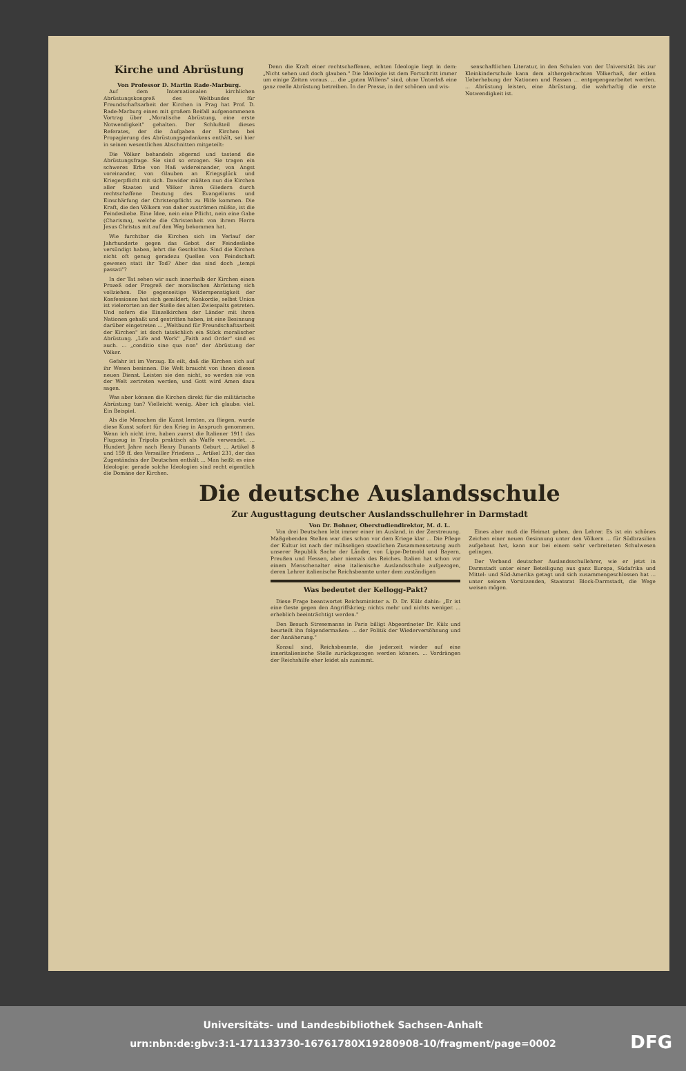Kirche und Abrüstung
Von Professor D. Martin Rade-Marburg.
Auf dem Internationalen kirchlichen Abrüstungskongreß des Weltbundes für Freundschaftsarbeit der Kirchen in Prag hat Prof. D. Rade-Marburg einen mit großem Beifall aufgenommenen Vortrag über „Moralische Abrüstung, eine erste Notwendigkeit" gehalten. Der Schlußteil dieses Referates, der die Aufgaben der Kirchen bei Propagierung des Abrüstungsgedankens enthält, sei hier in seinen wesentlichen Abschnitten mitgeteilt:
Die Völker behandeln zögernd und tastend die Abrüstungsfrage. Sie sind so erzogen. Sie tragen ein schweres Erbe von Haß widereinander, von Angst voreinander, von Glauben an Kriegsglück und Kriegerpflicht mit sich. Dawider müßten nun die Kirchen aller Staaten und Völker ihren Gliedern durch rechtschaffene Deutung des Evangeliums und Einschärfung der Christenpflicht zu Hilfe kommen. Die Kraft, die den Völkern von daher zuströmen müßte, ist die Feindesliebe. Eine Idee, nein eine Pflicht, nein eine Gabe (Charisma), welche die Christenheit von ihrem Herrn Jesus Christus mit auf den Weg bekommen hat.
Wie furchtbar die Kirchen sich im Verlauf der Jahrhunderte gegen das Gebot der Feindesliebe versündigt haben, lehrt die Geschichte. Sind die Kirchen nicht oft genug geradezu Quellen von Feindschaft gewesen statt ihr Tod? Aber das sind doch „tempi passati"?
In der Tat sehen wir auch innerhalb der Kirchen einen Prozeß oder Progreß der moralischen Abrüstung sich vollziehen. Die gegenseitige Widerspenstigkeit der Konfessionen hat sich gemildert; Konkordie, selbst Union ist vielerorten an der Stelle des alten Zwiespalts getreten. Und sofern die Einzelkirchen der Länder mit ihren Nationen gehaßt und gestritten haben, ist eine Besinnung darüber eingetreten ... „Weltbund für Freundschaftsarbeit der Kirchen" ist doch tatsächlich ein Stück moralischer Abrüstung. „Life and Work" „Faith and Order" sind es auch. ... „conditio sine qua non" der Abrüstung der Völker.
Gefahr ist im Verzug. Es eilt, daß die Kirchen sich auf ihr Wesen besinnen. Die Welt braucht von ihnen diesen neuen Dienst. Leisten sie den nicht, so werden sie von der Welt zertreten werden, und Gott wird Amen dazu sagen.
Was aber können die Kirchen direkt für die militärische Abrüstung tun? Vielleicht wenig. Aber ich glaube: viel. Ein Beispiel.
Als die Menschen die Kunst lernten, zu fliegen, wurde diese Kunst sofort für den Krieg in Anspruch genommen. Wenn ich nicht irre, haben zuerst die Italiener 1911 das Flugzeug in Tripolis praktisch als Waffe verwendet. ... Hundert Jahre nach Henry Dunants Geburt ... Artikel 8 und 159 ff. des Versailler Friedens ... Artikel 231, der das Zugeständnis der Deutschen enthält ... Man heißt es eine Ideologie: gerade solche Ideologien sind recht eigentlich die Domäne der Kirchen.
Denn die Kraft einer rechtschaffenen, echten Ideologie liegt in dem: „Nicht sehen und doch glauben." Die Ideologie ist dem Fortschritt immer um einige Zeiten voraus. ... die „guten Willens" sind, ohne Unterlaß eine ganz reelle Abrüstung betreiben. In der Presse, in der schönen und wis-
senschaftlichen Literatur, in den Schulen von der Universität bis zur Kleinkinderschule kann dem althergebrachten Völkerhaß, der eitlen Ueberhebung der Nationen und Rassen ... entgegengearbeitet werden. ... Abrüstung leisten, eine Abrüstung, die wahrhaftig die erste Notwendigkeit ist.
Die deutsche Auslandsschule
Zur Augusttagung deutscher Auslandsschullehrer in Darmstadt
Von Dr. Bohner, Oberstudiendirektor, M. d. L.
Von drei Deutschen lebt immer einer im Ausland, in der Zerstreuung. Maßgebenden Stellen war dies schon vor dem Kriege klar ... Die Pflege der Kultur ist nach der mühseligen staatlichen Zusammensetzung auch unserer Republik Sache der Länder, von Lippe-Detmold und Bayern, Preußen und Hessen, aber niemals des Reiches. Italien hat schon vor einem Menschenalter eine italienische Auslandsschule aufgezogen, deren Lehrer italienische Reichsbeamte unter dem zuständigen
Was bedeutet der Kellogg-Pakt?
Diese Frage beantwortet Reichsminister a. D. Dr. Külz dahin: „Er ist eine Geste gegen den Angriffskrieg; nichts mehr und nichts weniger. ... erheblich beeinträchtigt werden."
Den Besuch Stresemanns in Paris billigt Abgeordneter Dr. Külz und beurteilt ihn folgendermaßen: ... der Politik der Wiederversöhnung und der Annäherung."
Konsul sind, Reichsbeamte, die jederzeit wieder auf eine inneritalienische Stelle zurückgezogen werden können. ... Vordrängen der Reichshilfe eher leidet als zunimmt.
Eines aber muß die Heimat geben, den Lehrer. Es ist ein schönes Zeichen einer neuen Gesinnung unter den Völkern ... für Südbrasilien aufgebaut hat, kann nur bei einem sehr verbreiteten Schulwesen gelingen.
Der Verband deutscher Auslandsschullehrer, wie er jetzt in Darmstadt unter einer Beteiligung aus ganz Europa, Südafrika und Mittel- und Süd-Amerika getagt und sich zusammengeschlossen hat ... unter seinem Vorsitzenden, Staatsrat Block-Darmstadt, die Wege weisen mögen.
Universitäts- und Landesbibliothek Sachsen-Anhalt
urn:nbn:de:gbv:3:1-171133730-16761780X19280908-10/fragment/page=0002
DFG